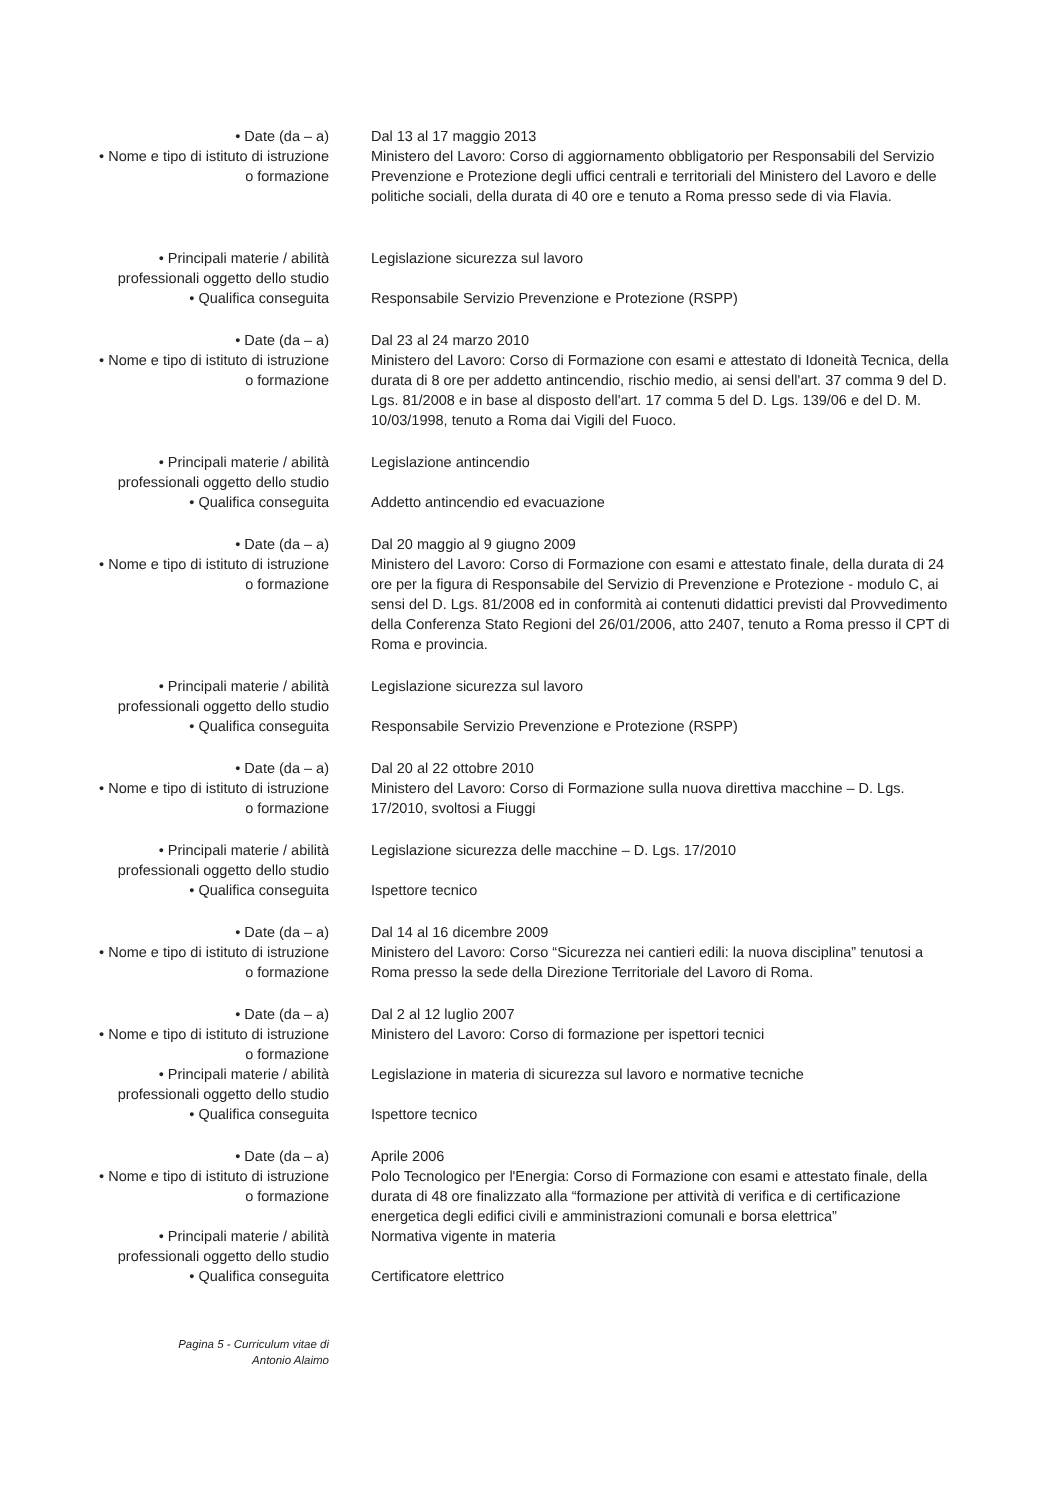• Date (da – a)
• Nome e tipo di istituto di istruzione
o formazione
Dal 13 al 17 maggio 2013
Ministero del Lavoro: Corso di aggiornamento obbligatorio per Responsabili del Servizio Prevenzione e Protezione degli uffici centrali e territoriali del Ministero del Lavoro e delle politiche sociali, della durata di 40 ore e tenuto a Roma presso sede di via Flavia.
• Principali materie / abilità
professionali oggetto dello studio
• Qualifica conseguita
Legislazione sicurezza sul lavoro
Responsabile Servizio Prevenzione e Protezione (RSPP)
• Date (da – a)
• Nome e tipo di istituto di istruzione
o formazione
Dal 23 al 24 marzo 2010
Ministero del Lavoro: Corso di Formazione con esami e attestato di Idoneità Tecnica, della durata di 8 ore per addetto antincendio, rischio medio, ai sensi dell'art. 37 comma 9 del D. Lgs. 81/2008 e in base al disposto dell'art. 17 comma 5 del D. Lgs. 139/06 e del D. M. 10/03/1998, tenuto a Roma dai Vigili del Fuoco.
• Principali materie / abilità
professionali oggetto dello studio
• Qualifica conseguita
Legislazione antincendio
Addetto antincendio ed evacuazione
• Date (da – a)
• Nome e tipo di istituto di istruzione
o formazione
Dal 20 maggio al 9 giugno 2009
Ministero del Lavoro: Corso di Formazione con esami e attestato finale, della durata di 24 ore per la figura di Responsabile del Servizio di Prevenzione e Protezione - modulo C, ai sensi del D. Lgs. 81/2008 ed in conformità ai contenuti didattici previsti dal Provvedimento della Conferenza Stato Regioni del 26/01/2006, atto 2407, tenuto a Roma presso il CPT di Roma e provincia.
• Principali materie / abilità
professionali oggetto dello studio
• Qualifica conseguita
Legislazione sicurezza sul lavoro
Responsabile Servizio Prevenzione e Protezione (RSPP)
• Date (da – a)
• Nome e tipo di istituto di istruzione
o formazione
Dal 20 al 22 ottobre 2010
Ministero del Lavoro: Corso di Formazione sulla nuova direttiva macchine – D. Lgs. 17/2010, svoltosi a Fiuggi
• Principali materie / abilità
professionali oggetto dello studio
• Qualifica conseguita
Legislazione sicurezza delle macchine – D. Lgs. 17/2010
Ispettore tecnico
• Date (da – a)
• Nome e tipo di istituto di istruzione
o formazione
Dal 14 al 16 dicembre 2009
Ministero del Lavoro: Corso “Sicurezza nei cantieri edili: la nuova disciplina” tenutosi a Roma presso la sede della Direzione Territoriale del Lavoro di Roma.
• Date (da – a)
• Nome e tipo di istituto di istruzione
o formazione
• Principali materie / abilità
professionali oggetto dello studio
• Qualifica conseguita
Dal 2 al 12 luglio 2007
Ministero del Lavoro: Corso di formazione per ispettori tecnici
Legislazione in materia di sicurezza sul lavoro e normative tecniche
Ispettore tecnico
• Date (da – a)
• Nome e tipo di istituto di istruzione
o formazione
• Principali materie / abilità
professionali oggetto dello studio
• Qualifica conseguita
Aprile 2006
Polo Tecnologico per l'Energia: Corso di Formazione con esami e attestato finale, della durata di 48 ore finalizzato alla “formazione per attività di verifica e di certificazione energetica degli edifici civili e amministrazioni comunali e borsa elettrica”
Normativa vigente in materia
Certificatore elettrico
Pagina 5 - Curriculum vitae di
Antonio Alaimo